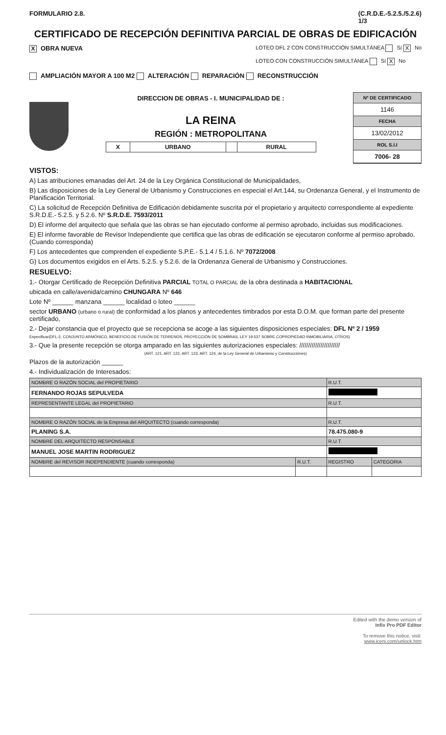FORMULARIO 2.8. (C.R.D.E.-5.2.5./5.2.6)
1/3
CERTIFICADO DE RECEPCIÓN DEFINITIVA PARCIAL DE OBRAS DE EDIFICACIÓN
X OBRA NUEVA LOTEO DFL 2 CON CONSTRUCCIÓN SIMULTÁNEA Sí X No
LOTEO CON CONSTRUCCIÓN SIMULTÁNEA Sí X No
AMPLIACIÓN MAYOR A 100 M2 ALTERACIÓN REPARACIÓN RECONSTRUCCIÓN
DIRECCION DE OBRAS - I. MUNICIPALIDAD DE :
LA REINA
REGIÓN : METROPOLITANA
| X | URBANO | | RURAL |
Nº DE CERTIFICADO
1146
FECHA
13/02/2012
ROL S.I.I
7006- 28
VISTOS:
A) Las atribuciones emanadas del Art. 24 de la Ley Orgánica Constitucional de Municipalidades,
B) Las disposiciones de la Ley General de Urbanismo y Construcciones en especial el Art.144, su Ordenanza General, y el Instrumento de Planificación Territorial.
C) La solicitud de Recepción Definitiva de Edificación debidamente suscrita por el propietario y arquitecto correspondiente al expediente S.R.D.E.- 5.2.5. y 5.2.6. Nº S.R.D.E. 7593/2011
D) El informe del arquitecto que señala que las obras se han ejecutado conforme al permiso aprobado, incluidas sus modificaciones.
E) El informe favorable de Revisor Independiente que certifica que las obras de edificación se ejecutaron conforme al permiso aprobado. (Cuando corresponda)
F) Los antecedentes que comprenden el expediente S.P.E.- 5.1.4 / 5.1.6. Nº 7072/2008
G) Los documentos exigidos en el Arts. 5.2.5. y 5.2.6. de la Ordenanza General de Urbanismo y Construcciones.
RESUELVO:
1.- Otorgar Certificado de Recepción Definitiva PARCIAL TOTAL O PARCIAL de la obra destinada a HABITACIONAL
ubicada en calle/avenida/camino CHUNGARA Nº 646
Lote Nº ______ manzana ______ localidad o loteo ______
sector URBANO (urbano o rural) de conformidad a los planos y antecedentes timbrados por esta D.O.M. que forman parte del presente certificado,
2.- Dejar constancia que el proyecto que se recepciona se acoge a las siguientes disposiciones especiales: DFL Nº 2 / 1959
Especificar(DFL-2, CONJUNTO ARMÓNICO, BENEFICIO DE FUSIÓN DE TERRENOS, PROYECCIÓN DE SOMBRAS, LEY 19.537 SOBRE COPROPIEDAD INMOBILIARIA, OTROS)
3.- Que la presente recepción se otorga amparado en las siguientes autorizaciones especiales: ///////////////////////
(ART. 121, ART. 122, ART. 123, ART. 124, de la Ley General de Urbanismo y Construcciónes)
Plazos de la autorización ______
4.- Individualización de Interesados:
| NOMBRE O RAZÓN SOCIAL del PROPIETARIO | | R.U.T. | |
| FERNANDO ROJAS SEPULVEDA | | | |
| REPRESENTANTE LEGAL del PROPIETARIO | | R.U.T. | |
| NOMBRE O RAZÓN SOCIAL de la Empresa del ARQUITECTO (cuando corresponda) | | R.U.T. | |
| PLANING S.A. | | 78.475.080-9 | |
| NOMBRE DEL ARQUITECTO RESPONSABLE | | R.U.T. | |
| MANUEL JOSE MARTIN RODRIGUEZ | | | |
| NOMBRE del REVISOR INDEPENDIENTE (cuando corresponda) | R.U.T. | REGISTRO | CATEGORIA |
Edited with the demo version of
Infix Pro PDF Editor
To remove this notice, visit:
www.iceni.com/unlock.htm